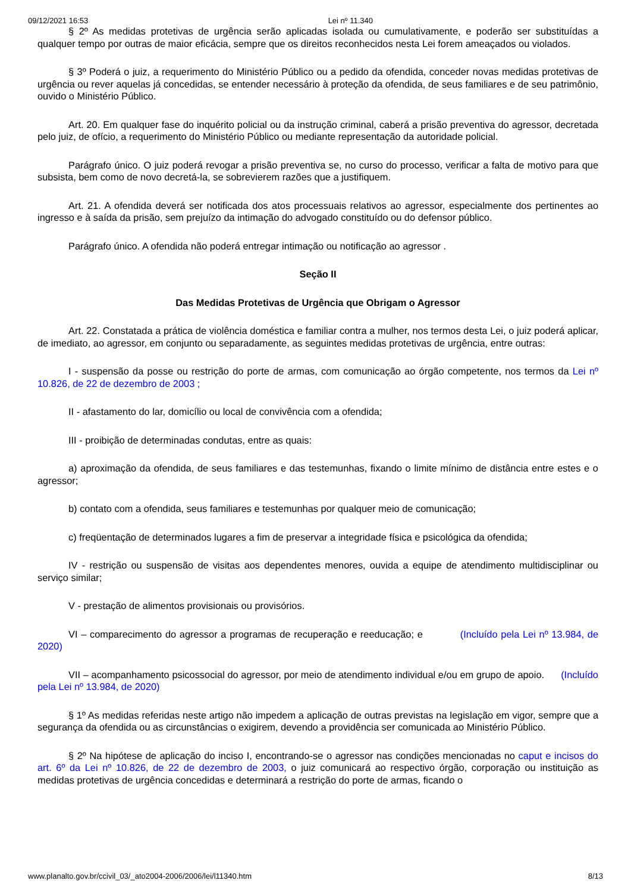09/12/2021 16:53 Lei nº 11.340
§ 2º As medidas protetivas de urgência serão aplicadas isolada ou cumulativamente, e poderão ser substituídas a qualquer tempo por outras de maior eficácia, sempre que os direitos reconhecidos nesta Lei forem ameaçados ou violados.
§ 3º Poderá o juiz, a requerimento do Ministério Público ou a pedido da ofendida, conceder novas medidas protetivas de urgência ou rever aquelas já concedidas, se entender necessário à proteção da ofendida, de seus familiares e de seu patrimônio, ouvido o Ministério Público.
Art. 20. Em qualquer fase do inquérito policial ou da instrução criminal, caberá a prisão preventiva do agressor, decretada pelo juiz, de ofício, a requerimento do Ministério Público ou mediante representação da autoridade policial.
Parágrafo único. O juiz poderá revogar a prisão preventiva se, no curso do processo, verificar a falta de motivo para que subsista, bem como de novo decretá-la, se sobrevierem razões que a justifiquem.
Art. 21. A ofendida deverá ser notificada dos atos processuais relativos ao agressor, especialmente dos pertinentes ao ingresso e à saída da prisão, sem prejuízo da intimação do advogado constituído ou do defensor público.
Parágrafo único. A ofendida não poderá entregar intimação ou notificação ao agressor .
Seção II
Das Medidas Protetivas de Urgência que Obrigam o Agressor
Art. 22. Constatada a prática de violência doméstica e familiar contra a mulher, nos termos desta Lei, o juiz poderá aplicar, de imediato, ao agressor, em conjunto ou separadamente, as seguintes medidas protetivas de urgência, entre outras:
I - suspensão da posse ou restrição do porte de armas, com comunicação ao órgão competente, nos termos da Lei nº 10.826, de 22 de dezembro de 2003 ;
II - afastamento do lar, domicílio ou local de convivência com a ofendida;
III - proibição de determinadas condutas, entre as quais:
a) aproximação da ofendida, de seus familiares e das testemunhas, fixando o limite mínimo de distância entre estes e o agressor;
b) contato com a ofendida, seus familiares e testemunhas por qualquer meio de comunicação;
c) freqüentação de determinados lugares a fim de preservar a integridade física e psicológica da ofendida;
IV - restrição ou suspensão de visitas aos dependentes menores, ouvida a equipe de atendimento multidisciplinar ou serviço similar;
V - prestação de alimentos provisionais ou provisórios.
VI – comparecimento do agressor a programas de recuperação e reeducação; e (Incluído pela Lei nº 13.984, de 2020)
VII – acompanhamento psicossocial do agressor, por meio de atendimento individual e/ou em grupo de apoio. (Incluído pela Lei nº 13.984, de 2020)
§ 1º As medidas referidas neste artigo não impedem a aplicação de outras previstas na legislação em vigor, sempre que a segurança da ofendida ou as circunstâncias o exigirem, devendo a providência ser comunicada ao Ministério Público.
§ 2º Na hipótese de aplicação do inciso I, encontrando-se o agressor nas condições mencionadas no caput e incisos do art. 6º da Lei nº 10.826, de 22 de dezembro de 2003, o juiz comunicará ao respectivo órgão, corporação ou instituição as medidas protetivas de urgência concedidas e determinará a restrição do porte de armas, ficando o
www.planalto.gov.br/ccivil_03/_ato2004-2006/2006/lei/l11340.htm 8/13